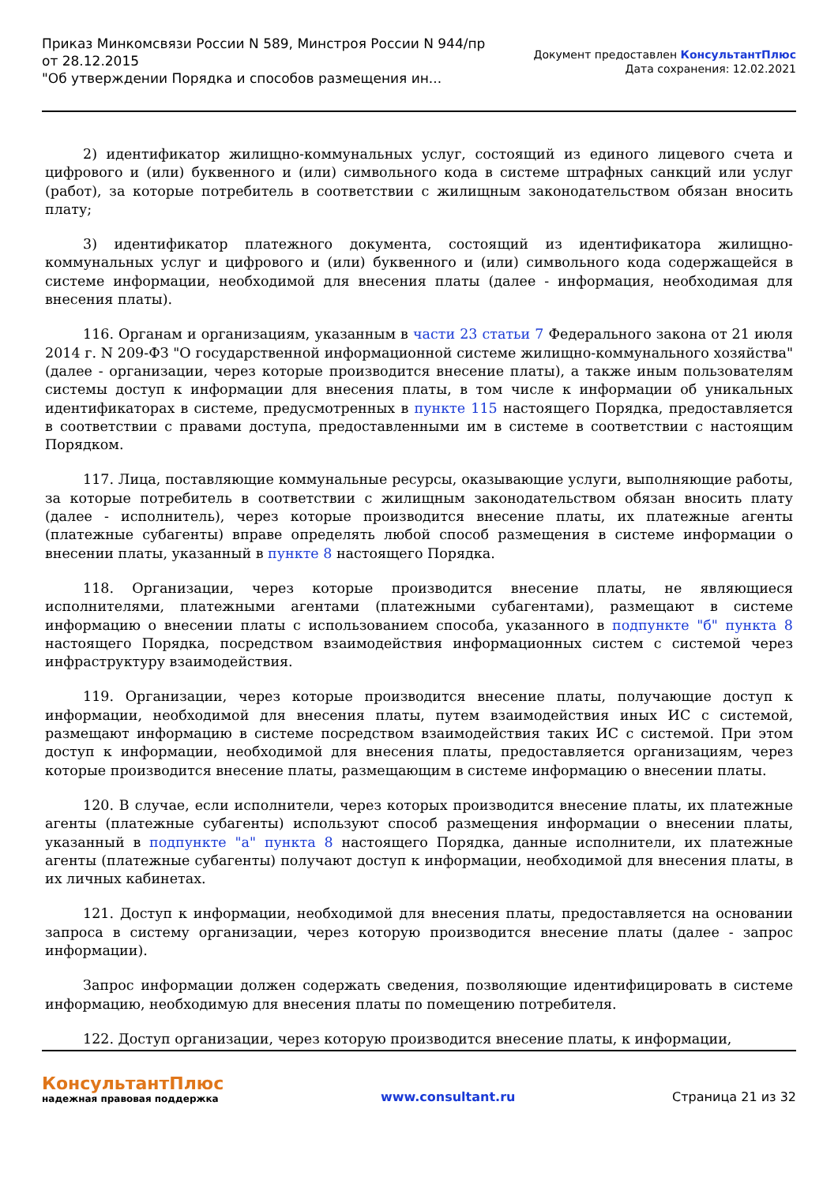Приказ Минкомсвязи России N 589, Минстроя России N 944/пр
от 28.12.2015
"Об утверждении Порядка и способов размещения ин...
Документ предоставлен КонсультантПлюс
Дата сохранения: 12.02.2021
2) идентификатор жилищно-коммунальных услуг, состоящий из единого лицевого счета и цифрового и (или) буквенного и (или) символьного кода в системе штрафных санкций или услуг (работ), за которые потребитель в соответствии с жилищным законодательством обязан вносить плату;
3) идентификатор платежного документа, состоящий из идентификатора жилищно-коммунальных услуг и цифрового и (или) буквенного и (или) символьного кода содержащейся в системе информации, необходимой для внесения платы (далее - информация, необходимая для внесения платы).
116. Органам и организациям, указанным в части 23 статьи 7 Федерального закона от 21 июля 2014 г. N 209-ФЗ "О государственной информационной системе жилищно-коммунального хозяйства" (далее - организации, через которые производится внесение платы), а также иным пользователям системы доступ к информации для внесения платы, в том числе к информации об уникальных идентификаторах в системе, предусмотренных в пункте 115 настоящего Порядка, предоставляется в соответствии с правами доступа, предоставленными им в системе в соответствии с настоящим Порядком.
117. Лица, поставляющие коммунальные ресурсы, оказывающие услуги, выполняющие работы, за которые потребитель в соответствии с жилищным законодательством обязан вносить плату (далее - исполнитель), через которые производится внесение платы, их платежные агенты (платежные субагенты) вправе определять любой способ размещения в системе информации о внесении платы, указанный в пункте 8 настоящего Порядка.
118. Организации, через которые производится внесение платы, не являющиеся исполнителями, платежными агентами (платежными субагентами), размещают в системе информацию о внесении платы с использованием способа, указанного в подпункте "б" пункта 8 настоящего Порядка, посредством взаимодействия информационных систем с системой через инфраструктуру взаимодействия.
119. Организации, через которые производится внесение платы, получающие доступ к информации, необходимой для внесения платы, путем взаимодействия иных ИС с системой, размещают информацию в системе посредством взаимодействия таких ИС с системой. При этом доступ к информации, необходимой для внесения платы, предоставляется организациям, через которые производится внесение платы, размещающим в системе информацию о внесении платы.
120. В случае, если исполнители, через которых производится внесение платы, их платежные агенты (платежные субагенты) используют способ размещения информации о внесении платы, указанный в подпункте "а" пункта 8 настоящего Порядка, данные исполнители, их платежные агенты (платежные субагенты) получают доступ к информации, необходимой для внесения платы, в их личных кабинетах.
121. Доступ к информации, необходимой для внесения платы, предоставляется на основании запроса в систему организации, через которую производится внесение платы (далее - запрос информации).
Запрос информации должен содержать сведения, позволяющие идентифицировать в системе информацию, необходимую для внесения платы по помещению потребителя.
122. Доступ организации, через которую производится внесение платы, к информации,
КонсультантПлюс
надежная правовая поддержка
www.consultant.ru Страница 21 из 32